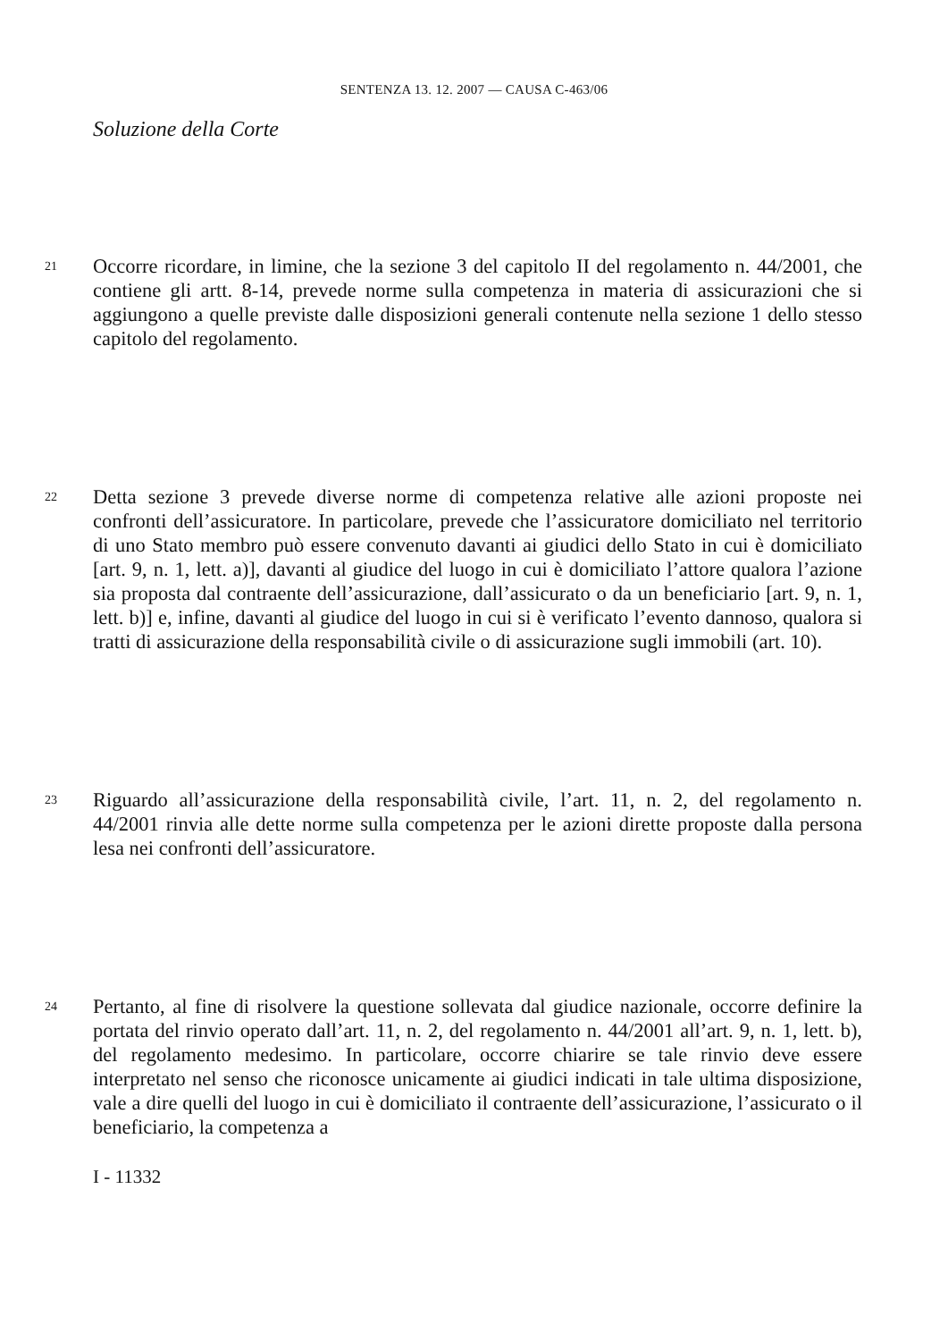SENTENZA 13. 12. 2007 — CAUSA C-463/06
Soluzione della Corte
21
Occorre ricordare, in limine, che la sezione 3 del capitolo II del regolamento n. 44/2001, che contiene gli artt. 8-14, prevede norme sulla competenza in materia di assicurazioni che si aggiungono a quelle previste dalle disposizioni generali contenute nella sezione 1 dello stesso capitolo del regolamento.
22
Detta sezione 3 prevede diverse norme di competenza relative alle azioni proposte nei confronti dell’assicuratore. In particolare, prevede che l’assicuratore domiciliato nel territorio di uno Stato membro può essere convenuto davanti ai giudici dello Stato in cui è domiciliato [art. 9, n. 1, lett. a)], davanti al giudice del luogo in cui è domiciliato l’attore qualora l’azione sia proposta dal contraente dell’assicurazione, dall’assicurato o da un beneficiario [art. 9, n. 1, lett. b)] e, infine, davanti al giudice del luogo in cui si è verificato l’evento dannoso, qualora si tratti di assicurazione della responsabilità civile o di assicurazione sugli immobili (art. 10).
23
Riguardo all’assicurazione della responsabilità civile, l’art. 11, n. 2, del regolamento n. 44/2001 rinvia alle dette norme sulla competenza per le azioni dirette proposte dalla persona lesa nei confronti dell’assicuratore.
24
Pertanto, al fine di risolvere la questione sollevata dal giudice nazionale, occorre definire la portata del rinvio operato dall’art. 11, n. 2, del regolamento n. 44/2001 all’art. 9, n. 1, lett. b), del regolamento medesimo. In particolare, occorre chiarire se tale rinvio deve essere interpretato nel senso che riconosce unicamente ai giudici indicati in tale ultima disposizione, vale a dire quelli del luogo in cui è domiciliato il contraente dell’assicurazione, l’assicurato o il beneficiario, la competenza a
I - 11332